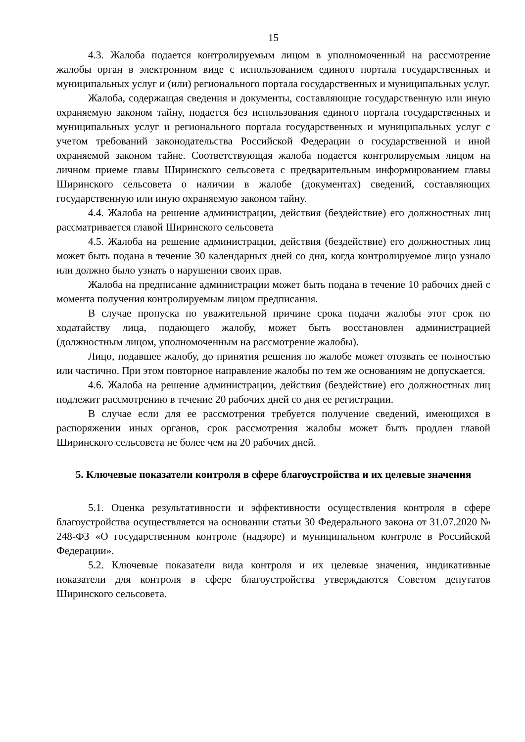15
4.3. Жалоба подается контролируемым лицом в уполномоченный на рассмотрение жалобы орган в электронном виде с использованием единого портала государственных и муниципальных услуг и (или) регионального портала государственных и муниципальных услуг.
Жалоба, содержащая сведения и документы, составляющие государственную или иную охраняемую законом тайну, подается без использования единого портала государственных и муниципальных услуг и регионального портала государственных и муниципальных услуг с учетом требований законодательства Российской Федерации о государственной и иной охраняемой законом тайне. Соответствующая жалоба подается контролируемым лицом на личном приеме главы Ширинского сельсовета с предварительным информированием главы Ширинского сельсовета о наличии в жалобе (документах) сведений, составляющих государственную или иную охраняемую законом тайну.
4.4. Жалоба на решение администрации, действия (бездействие) его должностных лиц рассматривается главой Ширинского сельсовета
4.5. Жалоба на решение администрации, действия (бездействие) его должностных лиц может быть подана в течение 30 календарных дней со дня, когда контролируемое лицо узнало или должно было узнать о нарушении своих прав.
Жалоба на предписание администрации может быть подана в течение 10 рабочих дней с момента получения контролируемым лицом предписания.
В случае пропуска по уважительной причине срока подачи жалобы этот срок по ходатайству лица, подающего жалобу, может быть восстановлен администрацией (должностным лицом, уполномоченным на рассмотрение жалобы).
Лицо, подавшее жалобу, до принятия решения по жалобе может отозвать ее полностью или частично. При этом повторное направление жалобы по тем же основаниям не допускается.
4.6. Жалоба на решение администрации, действия (бездействие) его должностных лиц подлежит рассмотрению в течение 20 рабочих дней со дня ее регистрации.
В случае если для ее рассмотрения требуется получение сведений, имеющихся в распоряжении иных органов, срок рассмотрения жалобы может быть продлен главой Ширинского сельсовета не более чем на 20 рабочих дней.
5. Ключевые показатели контроля в сфере благоустройства и их целевые значения
5.1. Оценка результативности и эффективности осуществления контроля в сфере благоустройства осуществляется на основании статьи 30 Федерального закона от 31.07.2020 № 248-ФЗ «О государственном контроле (надзоре) и муниципальном контроле в Российской Федерации».
5.2. Ключевые показатели вида контроля и их целевые значения, индикативные показатели для контроля в сфере благоустройства утверждаются Советом депутатов Ширинского сельсовета.